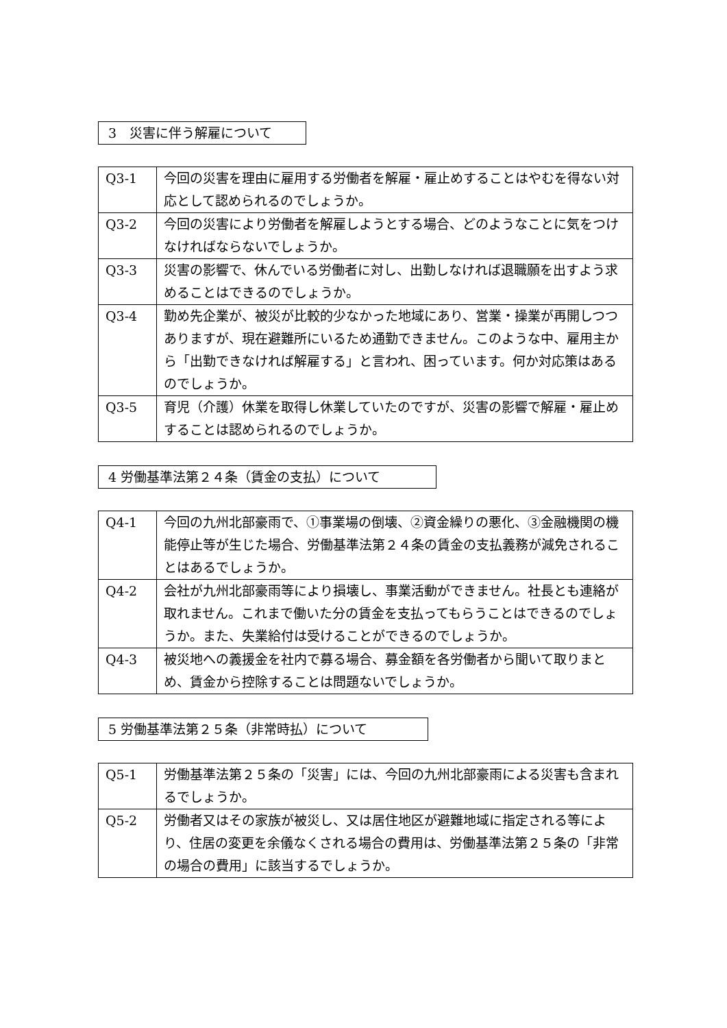3　災害に伴う解雇について
| Q3-1 | 今回の災害を理由に雇用する労働者を解雇・雇止めすることはやむを得ない対応として認められるのでしょうか。 |
| Q3-2 | 今回の災害により労働者を解雇しようとする場合、どのようなことに気をつけなければならないでしょうか。 |
| Q3-3 | 災害の影響で、休んでいる労働者に対し、出勤しなければ退職願を出すよう求めることはできるのでしょうか。 |
| Q3-4 | 勤め先企業が、被災が比較的少なかった地域にあり、営業・操業が再開しつつありますが、現在避難所にいるため通勤できません。このような中、雇用主から「出勤できなければ解雇する」と言われ、困っています。何か対応策はあるのでしょうか。 |
| Q3-5 | 育児（介護）休業を取得し休業していたのですが、災害の影響で解雇・雇止めすることは認められるのでしょうか。 |
4 労働基準法第２４条（賃金の支払）について
| Q4-1 | 今回の九州北部豪雨で、①事業場の倒壊、②資金繰りの悪化、③金融機関の機能停止等が生じた場合、労働基準法第２４条の賃金の支払義務が減免されることはあるでしょうか。 |
| Q4-2 | 会社が九州北部豪雨等により損壊し、事業活動ができません。社長とも連絡が取れません。これまで働いた分の賃金を支払ってもらうことはできるのでしょうか。また、失業給付は受けることができるのでしょうか。 |
| Q4-3 | 被災地への義援金を社内で募る場合、募金額を各労働者から聞いて取りまとめ、賃金から控除することは問題ないでしょうか。 |
5 労働基準法第２５条（非常時払）について
| Q5-1 | 労働基準法第２５条の「災害」には、今回の九州北部豪雨による災害も含まれるでしょうか。 |
| Q5-2 | 労働者又はその家族が被災し、又は居住地区が避難地域に指定される等により、住居の変更を余儀なくされる場合の費用は、労働基準法第２５条の「非常の場合の費用」に該当するでしょうか。 |